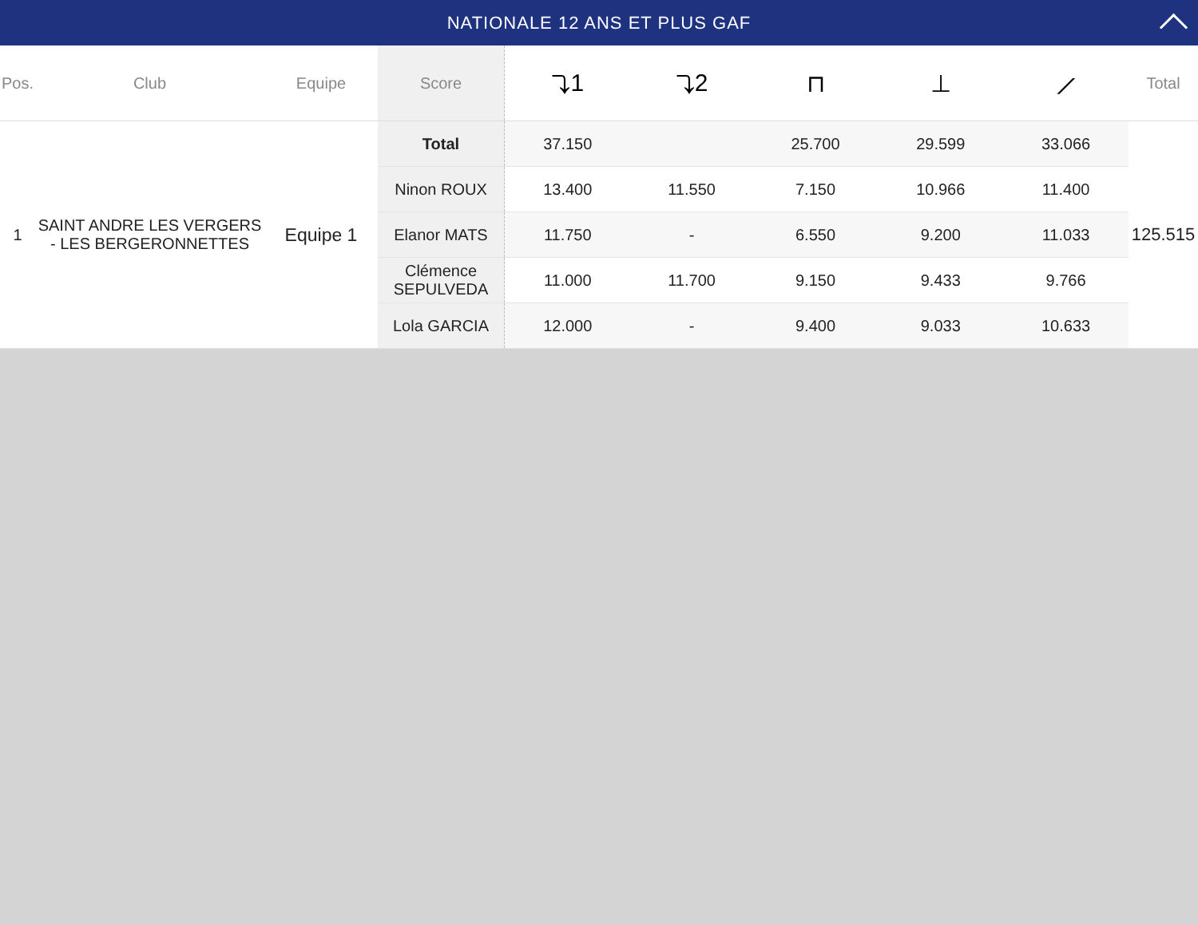NATIONALE 12 ANS ET PLUS GAF
| Pos. | Club | Equipe | Score | ⤵1 | ⤵2 | ⊓ | ⊥ | ⟋ | Total |
| --- | --- | --- | --- | --- | --- | --- | --- | --- | --- |
| 1 | SAINT ANDRE LES VERGERS - LES BERGERONNETTES | Equipe 1 | Total | 37.150 | | 25.700 | 29.599 | 33.066 | 125.515 |
| | | | Ninon ROUX | 13.400 | 11.550 | 7.150 | 10.966 | 11.400 | |
| | | | Elanor MATS | 11.750 | - | 6.550 | 9.200 | 11.033 | |
| | | | Clémence SEPULVEDA | 11.000 | 11.700 | 9.150 | 9.433 | 9.766 | |
| | | | Lola GARCIA | 12.000 | - | 9.400 | 9.033 | 10.633 | |